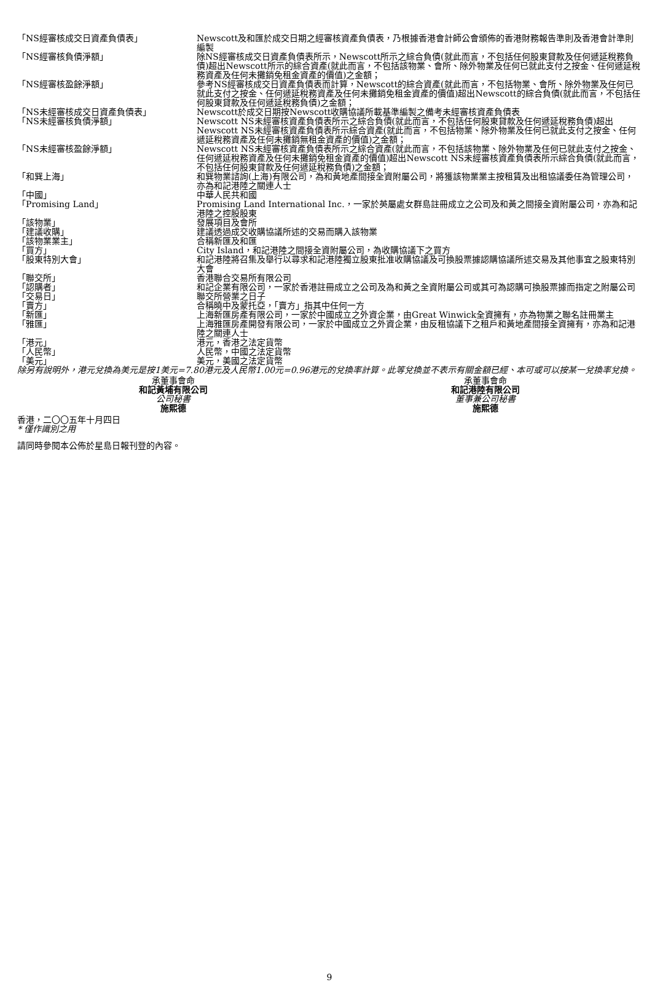| 「NS經審核成交日資產負債表」 | Newscott及和匯於成交日期之經審核資產負債表，乃根據香港會計師公會頒佈的香港財務報告準則及香港會計準則編製 |
| 「NS經審核負債淨額」 | 除NS經審核成交日資產負債表所示，Newscott所示之綜合負債(就此而言，不包括任何股東貸款及任何遞延稅務負債)超出Newscott所示的綜合資產(就此而言，不包括該物業、會所、除外物業及任何已就此支付之按金、任何遞延稅務資產及任何未攤銷免租金資產的價值)之金額； |
| 「NS經審核盈餘淨額」 | 參考NS經審核成交日資產負債表而計算，Newscott的綜合資產(就此而言，不包括物業、會所、除外物業及任何已就此支付之按金、任何遞延稅務資產及任何未攤銷免租金資產的價值)超出Newscott的綜合負債(就此而言，不包括任何股東貸款及任何遞延稅務負債)之金額； |
| 「NS未經審核成交日資產負債表」 | Newscott於成交日期按Newscott收購協議所載基準編製之備考未經審核資產負債表 |
| 「NS未經審核負債淨額」 | Newscott NS未經審核資產負債表所示之綜合負債(就此而言，不包括任何股東貸款及任何遞延稅務負債)超出Newscott NS未經審核資產負債表所示綜合資產(就此而言，不包括物業、除外物業及任何已就此支付之按金、任何遞延稅務資產及任何未攤銷無租金資產的價值)之金額； |
| 「NS未經審核盈餘淨額」 | Newscott NS未經審核資產負債表所示之綜合資產(就此而言，不包括該物業、除外物業及任何已就此支付之按金、任何遞延稅務資產及任何未攤銷免租金資產的價值)超出Newscott NS未經審核資產負債表所示綜合負債(就此而言，不包括任何股東貸款及任何遞延稅務負債)之金額； |
| 「和巽上海」 | 和巽物業諮詢(上海)有限公司，為和黃地產間接全資附屬公司，將獲該物業業主按租賃及出租協議委任為管理公司，亦為和記港陸之關連人士 |
| 「中國」 | 中華人民共和國 |
| 「Promising Land」 | Promising Land International Inc.，一家於英屬處女群島註冊成立之公司及和黃之間接全資附屬公司，亦為和記港陸之控股股東 |
| 「該物業」 | 發展項目及會所 |
| 「建議收購」 | 建議透過成交收購協議所述的交易而購入該物業 |
| 「該物業業主」 | 合稱新匯及和匯 |
| 「買方」 | City Island，和記港陸之間接全資附屬公司，為收購協議下之買方 |
| 「股東特別大會」 | 和記港陸將召集及舉行以尋求和記港陸獨立股東批准收購協議及可換股票據認購協議所述交易及其他事宜之股東特別大會 |
| 「聯交所」 | 香港聯合交易所有限公司 |
| 「認購者」 | 和記企業有限公司，一家於香港註冊成立之公司及為和黃之全資附屬公司或其可為認購可換股票據而指定之附屬公司 |
| 「交易日」 | 聯交所營業之日子 |
| 「賣方」 | 合稱曉中及蒙托亞，「賣方」指其中任何一方 |
| 「新匯」 | 上海新匯房產有限公司，一家於中國成立之外資企業，由Great Winwick全資擁有，亦為物業之聯名註冊業主 |
| 「雅匯」 | 上海雅匯房產開發有限公司，一家於中國成立之外資企業，由反租協議下之租戶和黃地產間接全資擁有，亦為和記港陸之關連人士 |
| 「港元」 | 港元，香港之法定貨幣 |
| 「人民幣」 | 人民幣，中國之法定貨幣 |
| 「美元」 | 美元，美國之法定貨幣 |
除另有說明外，港元兌換為美元是按1美元=7.80港元及人民幣1.00元=0.96港元的兌換率計算。此等兌換並不表示有關金額已經、本可或可以按某一兌換率兌換。
承董事會命
和記黃埔有限公司
公司秘書
施熙德
承董事會命
和記港陸有限公司
董事兼公司秘書
施熙德
香港，二〇〇五年十月四日
* 僅作識別之用
請同時參閱本公佈於星島日報刊登的內容。
9